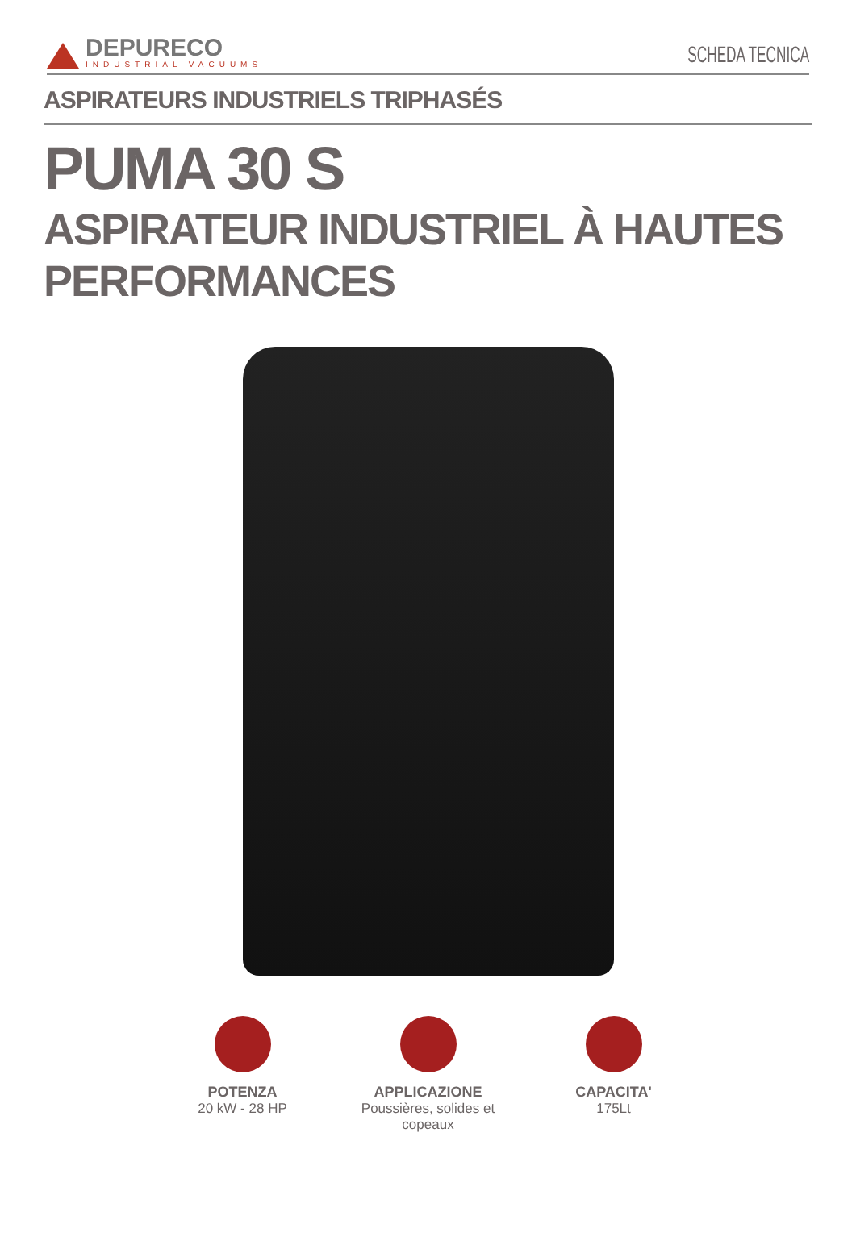DEPURECO
INDUSTRIAL VACUUMS
SCHEDA TECNICA
ASPIRATEURS INDUSTRIELS TRIPHASÉS
PUMA 30 S
ASPIRATEUR INDUSTRIEL À HAUTES
PERFORMANCES
POTENZA
20 kW - 28 HP
APPLICAZIONE
Poussières, solides et copeaux
CAPACITA'
175Lt